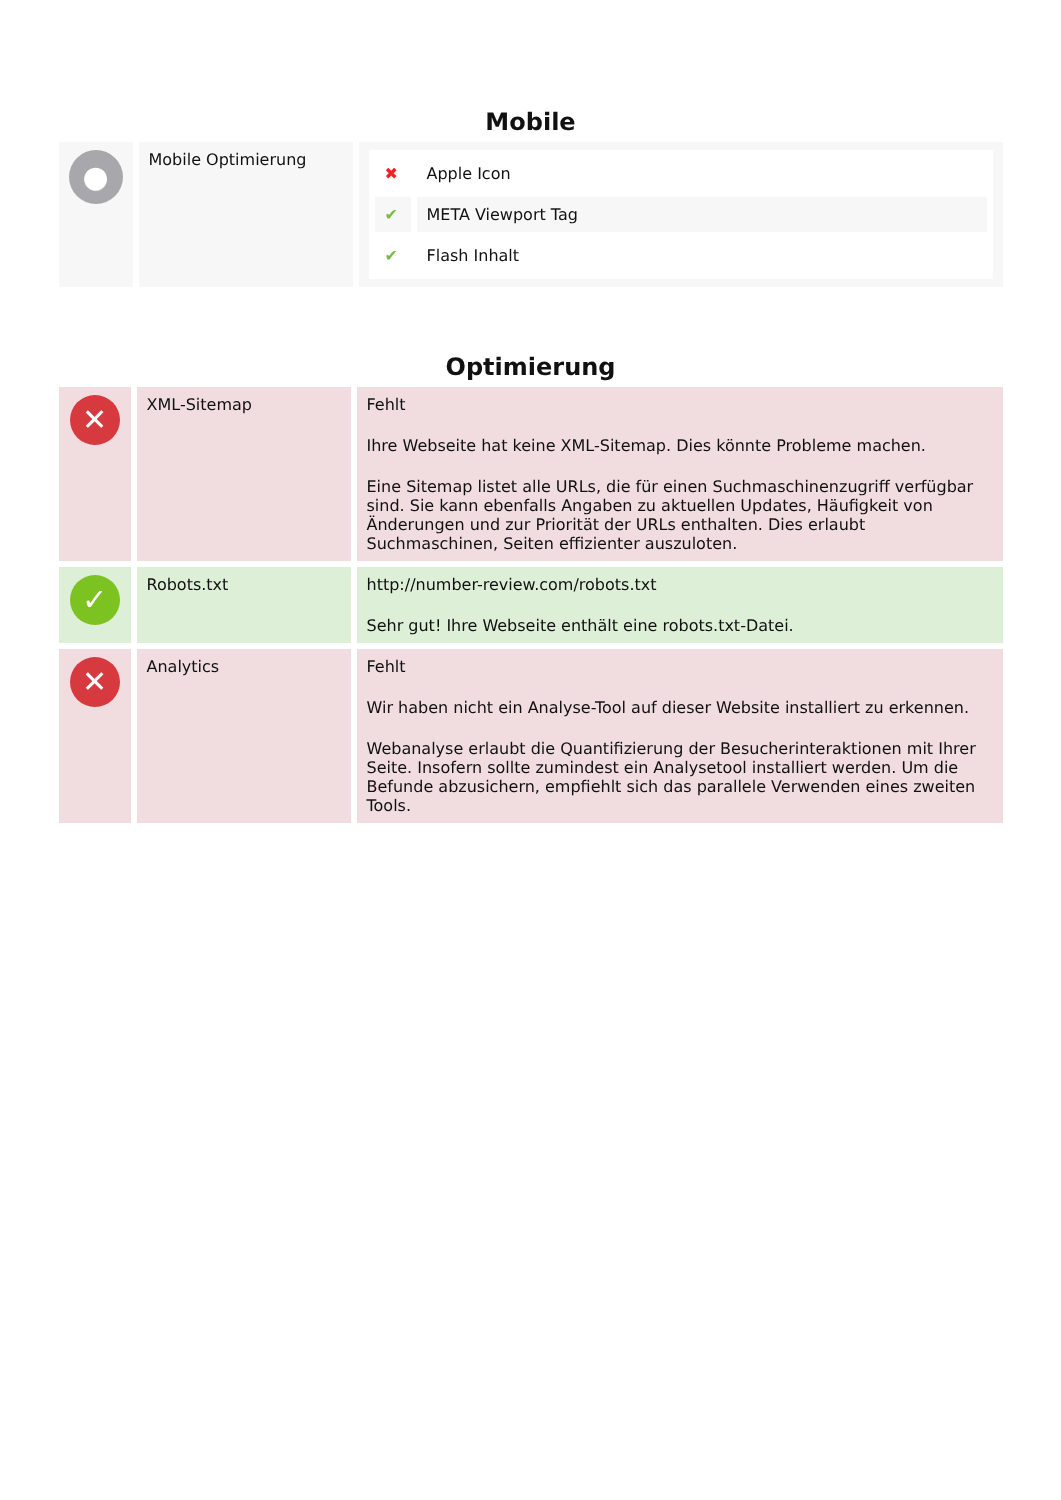Mobile
| ● | Mobile Optimierung | / ✖ / Apple Icon / / ✔ / META Viewport Tag / / ✔ / Flash Inhalt / |
Optimierung
| ✕ | XML-Sitemap | Fehlt Ihre Webseite hat keine XML-Sitemap. Dies könnte Probleme machen. Eine Sitemap listet alle URLs, die für einen Suchmaschinenzugriff verfügbar sind. Sie kann ebenfalls Angaben zu aktuellen Updates, Häufigkeit von Änderungen und zur Priorität der URLs enthalten. Dies erlaubt Suchmaschinen, Seiten effizienter auszuloten. |
| ✓ | Robots.txt | http://number-review.com/robots.txt Sehr gut! Ihre Webseite enthält eine robots.txt-Datei. |
| ✕ | Analytics | Fehlt Wir haben nicht ein Analyse-Tool auf dieser Website installiert zu erkennen. Webanalyse erlaubt die Quantifizierung der Besucherinteraktionen mit Ihrer Seite. Insofern sollte zumindest ein Analysetool installiert werden. Um die Befunde abzusichern, empfiehlt sich das parallele Verwenden eines zweiten Tools. |